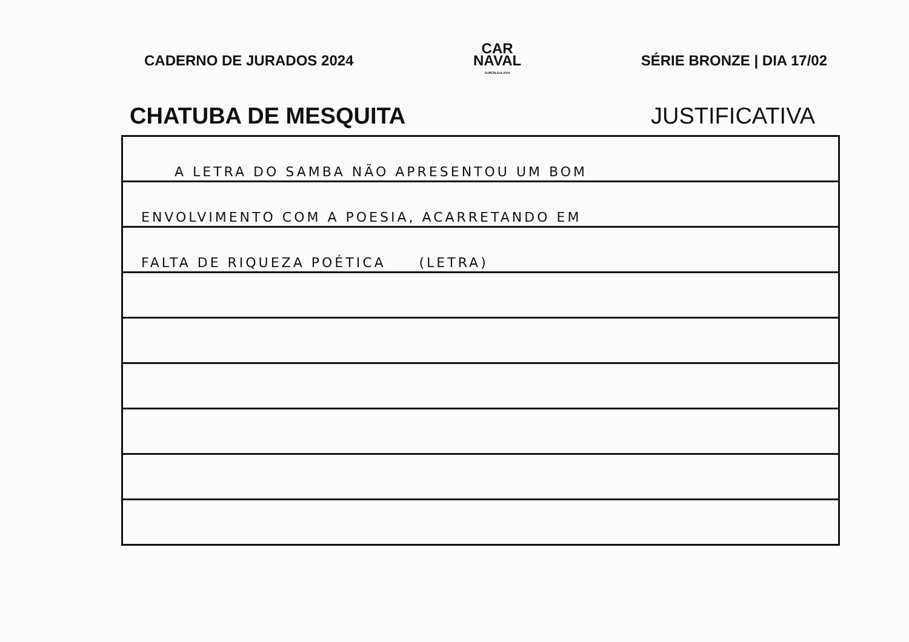CADERNO DE JURADOS 2024
CAR
NAVAL
SUPERLIGA 2024
SÉRIE BRONZE | DIA 17/02
CHATUBA DE MESQUITA JUSTIFICATIVA
A LETRA DO SAMBA NÃO APRESENTOU UM BOM
ENVOLVIMENTO COM A POESIA, ACARRETANDO EM
FALTA DE RIQUEZA POÉTICA (LETRA)